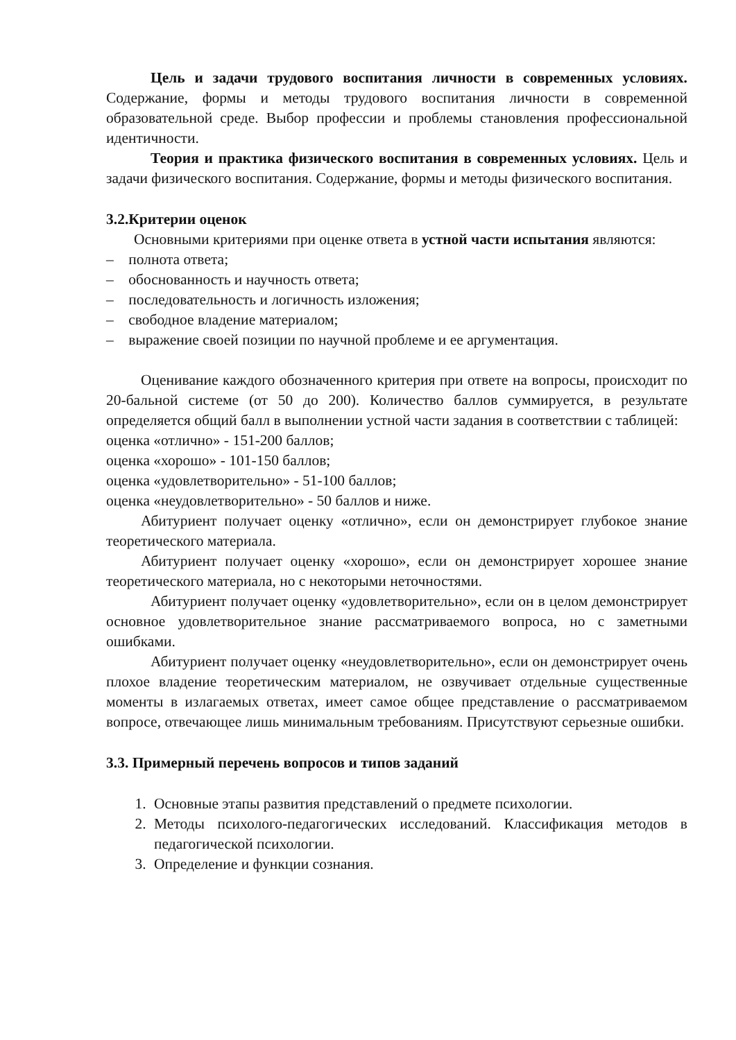Цель и задачи трудового воспитания личности в современных условиях. Содержание, формы и методы трудового воспитания личности в современной образовательной среде. Выбор профессии и проблемы становления профессиональной идентичности.
Теория и практика физического воспитания в современных условиях. Цель и задачи физического воспитания. Содержание, формы и методы физического воспитания.
3.2.Критерии оценок
Основными критериями при оценке ответа в устной части испытания являются:
– полнота ответа;
– обоснованность и научность ответа;
– последовательность и логичность изложения;
– свободное владение материалом;
– выражение своей позиции по научной проблеме и ее аргументация.
Оценивание каждого обозначенного критерия при ответе на вопросы, происходит по 20-бальной системе (от 50 до 200). Количество баллов суммируется, в результате определяется общий балл в выполнении устной части задания в соответствии с таблицей:
оценка «отлично» - 151-200 баллов;
оценка «хорошо» - 101-150 баллов;
оценка «удовлетворительно» - 51-100 баллов;
оценка «неудовлетворительно» - 50 баллов и ниже.
Абитуриент получает оценку «отлично», если он демонстрирует глубокое знание теоретического материала.
Абитуриент получает оценку «хорошо», если он демонстрирует хорошее знание теоретического материала, но с некоторыми неточностями.
Абитуриент получает оценку «удовлетворительно», если он в целом демонстрирует основное удовлетворительное знание рассматриваемого вопроса, но с заметными ошибками.
Абитуриент получает оценку «неудовлетворительно», если он демонстрирует очень плохое владение теоретическим материалом, не озвучивает отдельные существенные моменты в излагаемых ответах, имеет самое общее представление о рассматриваемом вопросе, отвечающее лишь минимальным требованиям. Присутствуют серьезные ошибки.
3.3. Примерный перечень вопросов и типов заданий
1. Основные этапы развития представлений о предмете психологии.
2. Методы психолого-педагогических исследований. Классификация методов в педагогической психологии.
3. Определение и функции сознания.